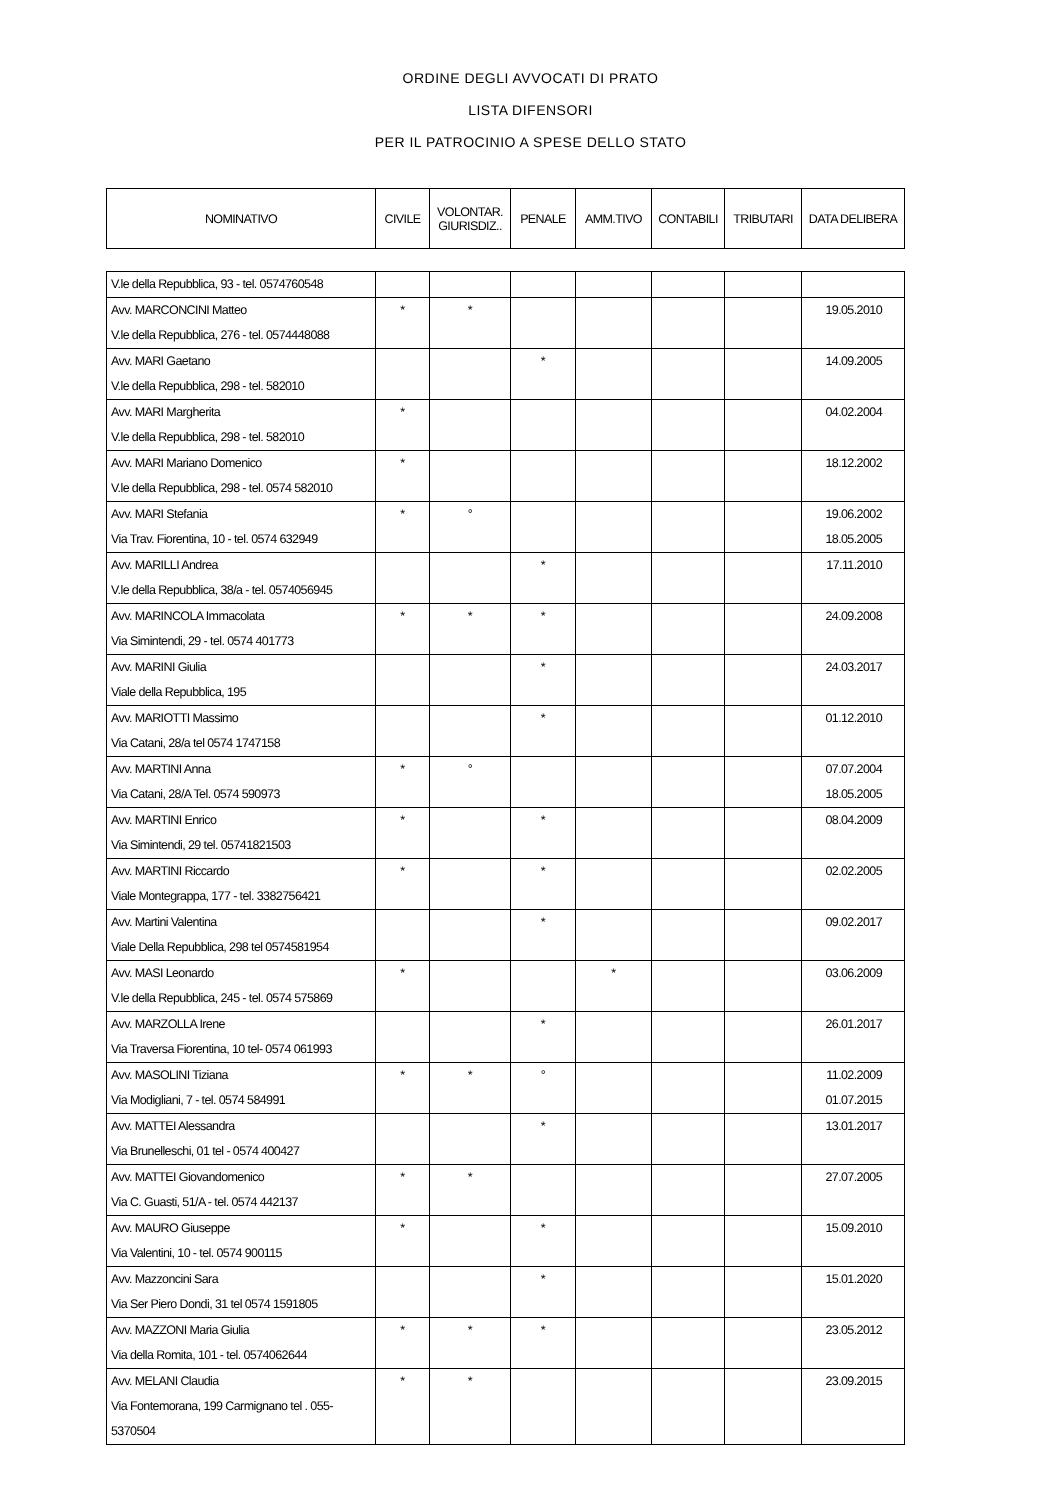ORDINE DEGLI AVVOCATI DI PRATO
LISTA DIFENSORI
PER IL PATROCINIO A SPESE DELLO STATO
| NOMINATIVO | CIVILE | VOLONTAR. GIURISDIZ.. | PENALE | AMM.TIVO | CONTABILI | TRIBUTARI | DATA DELIBERA |
| --- | --- | --- | --- | --- | --- | --- | --- |
| V.le della Repubblica, 93 - tel. 0574760548 | | | | | | | |
| Avv. MARCONCINI Matteo V.le della Repubblica, 276 - tel. 0574448088 | * | * | | | | | 19.05.2010 |
| Avv. MARI Gaetano V.le della Repubblica, 298 - tel. 582010 | | | * | | | | 14.09.2005 |
| Avv. MARI Margherita V.le della Repubblica, 298 - tel. 582010 | * | | | | | | 04.02.2004 |
| Avv. MARI Mariano Domenico V.le della Repubblica, 298 - tel. 0574 582010 | * | | | | | | 18.12.2002 |
| Avv. MARI Stefania Via Trav. Fiorentina, 10 - tel. 0574 632949 | * | ° | | | | | 19.06.2002 18.05.2005 |
| Avv. MARILLI Andrea V.le della Repubblica, 38/a - tel. 0574056945 | | | * | | | | 17.11.2010 |
| Avv. MARINCOLA Immacolata Via Simintendi, 29 - tel. 0574 401773 | * | * | * | | | | 24.09.2008 |
| Avv. MARINI Giulia Viale della Repubblica, 195 | | | * | | | | 24.03.2017 |
| Avv. MARIOTTI Massimo Via Catani, 28/a tel 0574 1747158 | | | * | | | | 01.12.2010 |
| Avv. MARTINI Anna Via Catani, 28/A Tel. 0574 590973 | * | ° | | | | | 07.07.2004 18.05.2005 |
| Avv. MARTINI Enrico Via Simintendi, 29 tel. 05741821503 | * | | * | | | | 08.04.2009 |
| Avv. MARTINI Riccardo Viale Montegrappa, 177 - tel. 3382756421 | * | | * | | | | 02.02.2005 |
| Avv. Martini Valentina Viale Della Repubblica, 298 tel 0574581954 | | | * | | | | 09.02.2017 |
| Avv. MASI Leonardo V.le della Repubblica, 245 - tel. 0574 575869 | * | | | * | | | 03.06.2009 |
| Avv. MARZOLLA Irene Via Traversa Fiorentina, 10 tel- 0574 061993 | | | * | | | | 26.01.2017 |
| Avv. MASOLINI Tiziana Via Modigliani, 7 - tel. 0574 584991 | * | * | ° | | | | 11.02.2009 01.07.2015 |
| Avv. MATTEI Alessandra Via Brunelleschi, 01 tel - 0574 400427 | | | * | | | | 13.01.2017 |
| Avv. MATTEI Giovandomenico Via C. Guasti, 51/A - tel. 0574 442137 | * | * | | | | | 27.07.2005 |
| Avv. MAURO Giuseppe Via Valentini, 10 - tel. 0574 900115 | * | | * | | | | 15.09.2010 |
| Avv. Mazzoncini Sara Via Ser Piero Dondi, 31 tel 0574 1591805 | | | * | | | | 15.01.2020 |
| Avv. MAZZONI Maria Giulia Via della Romita, 101 - tel. 0574062644 | * | * | * | | | | 23.05.2012 |
| Avv. MELANI Claudia Via Fontemorana, 199 Carmignano tel . 055-5370504 | * | * | | | | | 23.09.2015 |